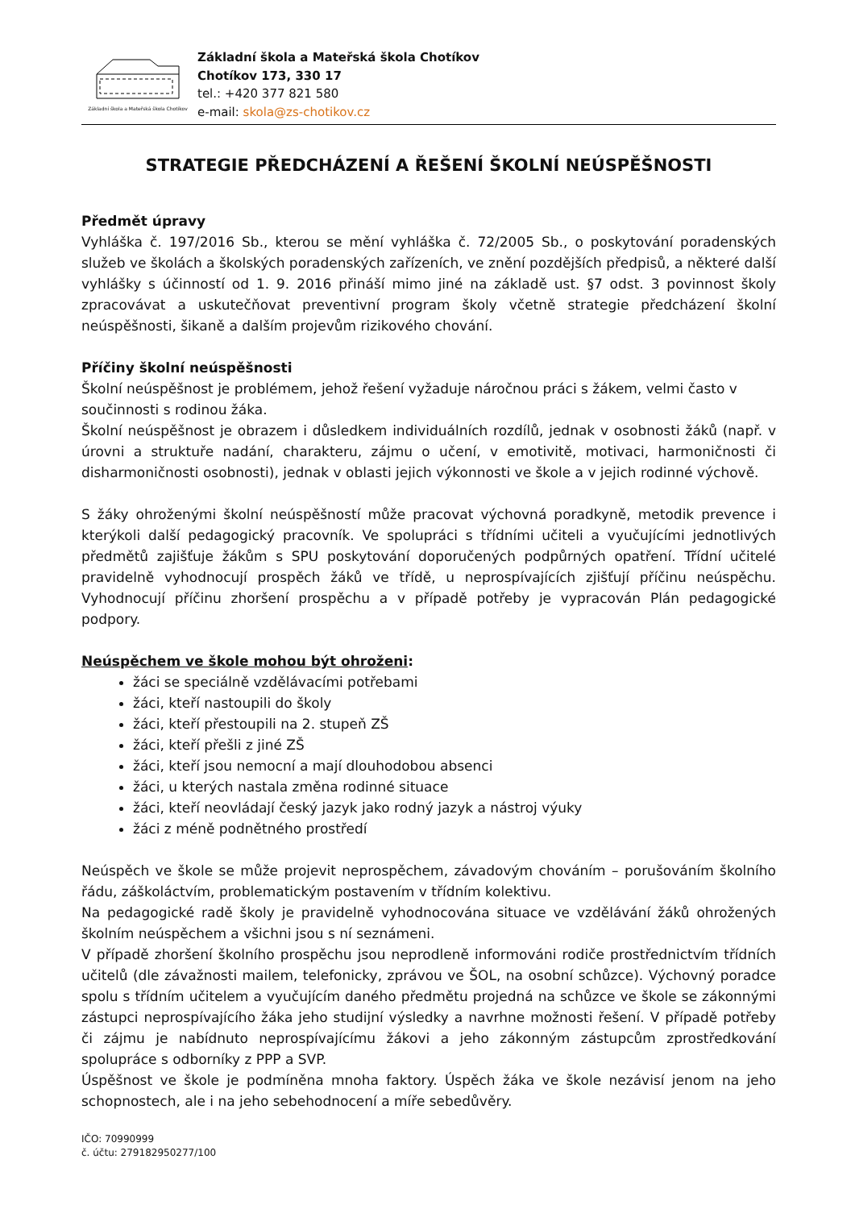Základní škola a Mateřská škola Chotíkov
Základní škola a Mateřská škola Chotíkov
Chotíkov 173, 330 17
tel.: +420 377 821 580
e-mail: skola@zs-chotikov.cz
STRATEGIE PŘEDCHÁZENÍ A ŘEŠENÍ ŠKOLNÍ NEÚSPĚŠNOSTI
Předmět úpravy
Vyhláška č. 197/2016 Sb., kterou se mění vyhláška č. 72/2005 Sb., o poskytování poradenských služeb ve školách a školských poradenských zařízeních, ve znění pozdějších předpisů, a některé další vyhlášky s účinností od 1. 9. 2016 přináší mimo jiné na základě ust. §7 odst. 3 povinnost školy zpracovávat a uskutečňovat preventivní program školy včetně strategie předcházení školní neúspěšnosti, šikaně a dalším projevům rizikového chování.
Příčiny školní neúspěšnosti
Školní neúspěšnost je problémem, jehož řešení vyžaduje náročnou práci s žákem, velmi často v součinnosti s rodinou žáka.
Školní neúspěšnost je obrazem i důsledkem individuálních rozdílů, jednak v osobnosti žáků (např. v úrovni a struktuře nadání, charakteru, zájmu o učení, v emotivitě, motivaci, harmoničnosti či disharmoničnosti osobnosti), jednak v oblasti jejich výkonnosti ve škole a v jejich rodinné výchově.
S žáky ohroženými školní neúspěšností může pracovat výchovná poradkyně, metodik prevence i kterýkoli další pedagogický pracovník. Ve spolupráci s třídními učiteli a vyučujícími jednotlivých předmětů zajišťuje žákům s SPU poskytování doporučených podpůrných opatření. Třídní učitelé pravidelně vyhodnocují prospěch žáků ve třídě, u neprospívajících zjišťují příčinu neúspěchu. Vyhodnocují příčinu zhoršení prospěchu a v případě potřeby je vypracován Plán pedagogické podpory.
Neúspěchem ve škole mohou být ohroženi:
žáci se speciálně vzdělávacími potřebami
žáci, kteří nastoupili do školy
žáci, kteří přestoupili na 2. stupeň ZŠ
žáci, kteří přešli z jiné ZŠ
žáci, kteří jsou nemocní a mají dlouhodobou absenci
žáci, u kterých nastala změna rodinné situace
žáci, kteří neovládají český jazyk jako rodný jazyk a nástroj výuky
žáci z méně podnětného prostředí
Neúspěch ve škole se může projevit neprospěchem, závadovým chováním – porušováním školního řádu, záškoláctvím, problematickým postavením v třídním kolektivu.
Na pedagogické radě školy je pravidelně vyhodnocována situace ve vzdělávání žáků ohrožených školním neúspěchem a všichni jsou s ní seznámeni.
V případě zhoršení školního prospěchu jsou neprodleně informováni rodiče prostřednictvím třídních učitelů (dle závažnosti mailem, telefonicky, zprávou ve ŠOL, na osobní schůzce). Výchovný poradce spolu s třídním učitelem a vyučujícím daného předmětu projedná na schůzce ve škole se zákonnými zástupci neprospívajícího žáka jeho studijní výsledky a navrhne možnosti řešení. V případě potřeby či zájmu je nabídnuto neprospívajícímu žákovi a jeho zákonným zástupcům zprostředkování spolupráce s odborníky z PPP a SVP.
Úspěšnost ve škole je podmíněna mnoha faktory. Úspěch žáka ve škole nezávisí jenom na jeho schopnostech, ale i na jeho sebehodnocení a míře sebedůvěry.
IČO: 70990999
č. účtu: 279182950277/100